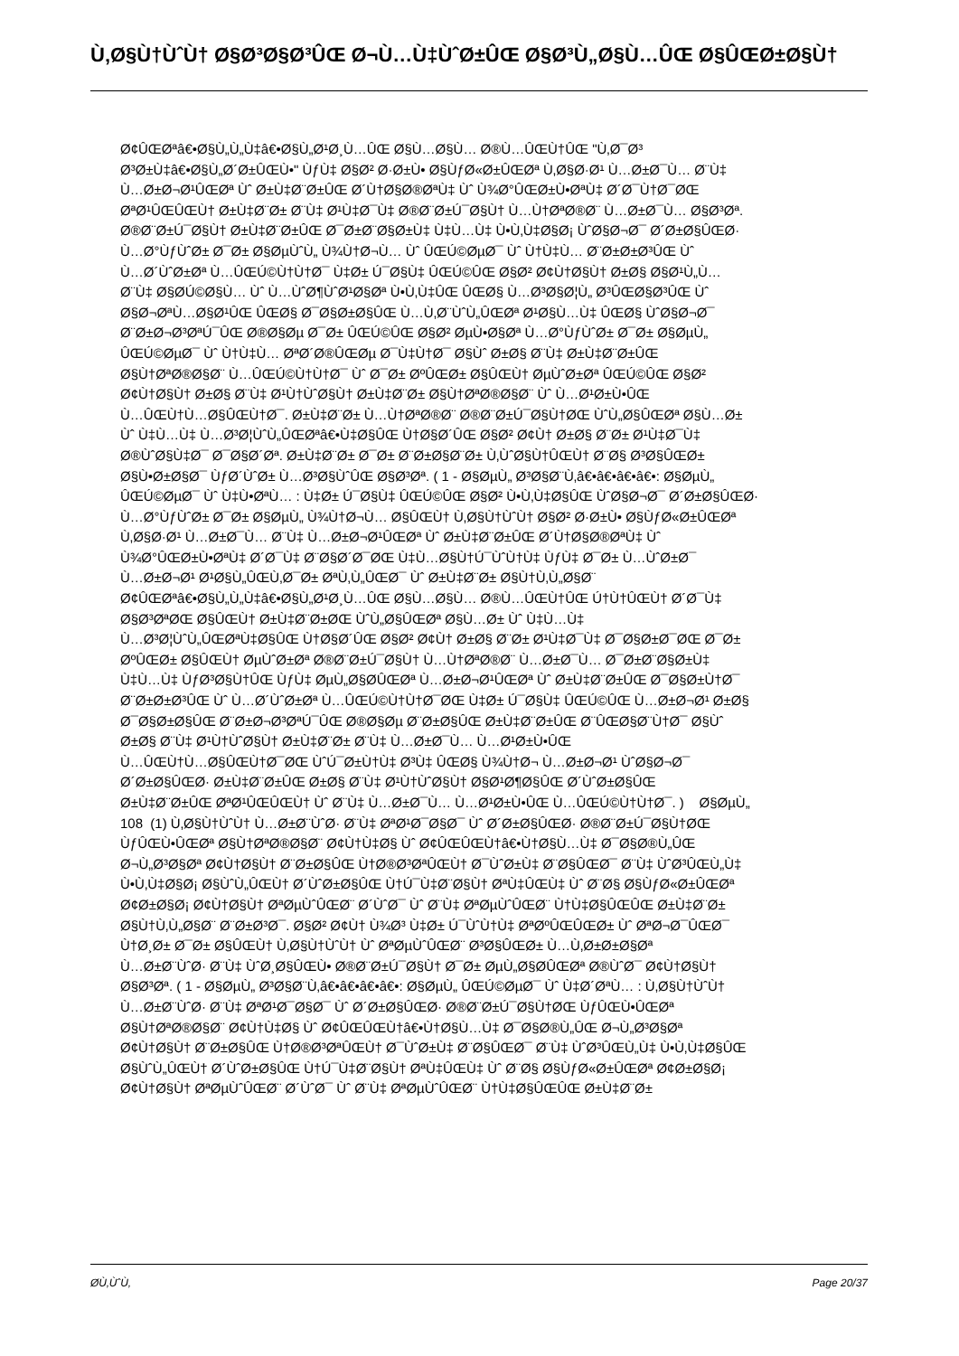Ù‚Ø§Ù†ÙˆÙ† Ø§Ø³Ø§Ø³ÛŒ Ø¬Ù…Ù‡ÙˆØ±ÛŒ Ø§Ø³Ù„Ø§Ù…ÛŒ Ø§ÛŒØ±Ø§Ù†
Ø¢ÛŒØªâ€•Ø§Ù„Ù„Ù‡â€•Ø§Ù„Ø¹Ø¸Ù…ÛŒ Ø§Ù…Ø§Ù… Ø®Ù…ÛŒÙ†ÛŒ "Ù‚Ø¯Ø³
Ø³Ø±Ù‡â€•Ø§Ù„Ø´Ø±ÛŒÙ•" ÙƒÙ‡ Ø§Ø² Ø·Ø±Ù• Ø§ÙƒØ«Ø±ÛŒØª Ù‚Ø§Ø·Ø¹ Ù…Ø±Ø¯Ù… Ø¨Ù‡
Ù…Ø±Ø¬Ø¹ÛŒØª Ùˆ Ø±Ù‡Ø¨Ø±ÛŒ Ø´Ù†Ø§Ø®ØªÙ‡ Ùˆ Ù¾Ø°ÛŒØ±Ù•ØªÙ‡ Ø´Ø¯Ù†Ø¯ØŒ
ØªØ¹ÛŒÛŒÙ† Ø±Ù‡Ø¨Ø± Ø¨Ù‡ Ø¹Ù‡Ø¯Ù‡ Ø®Ø¨Ø±Ú¯Ø§Ù† Ù…Ù†ØªØ®Ø¨ Ù…Ø±Ø¯Ù… Ø§Ø³Øª.
Ø®Ø¨Ø±Ú¯Ø§Ù† Ø±Ù‡Ø¨Ø±ÛŒ Ø¯Ø±Ø¨Ø§Ø±Ù‡ Ù‡Ù…Ù‡ Ù•Ù‚Ù‡Ø§Ø¡ ÙˆØ§Ø¬Ø¯ Ø´Ø±Ø§ÛŒØ·
Ù…Ø°ÙƒÙˆØ± Ø¯Ø± Ø§ØµÙˆÙ„ Ù¾Ù†Ø¬Ù… Ùˆ ÛŒÚ©ØµØ¯ Ùˆ Ù†Ù‡Ù… Ø¨Ø±Ø±Ø³ÛŒ Ùˆ
Ù…Ø´ÙˆØ±Øª Ù…ÛŒÚ©Ù†Ù†Ø¯ Ù‡Ø± Ú¯Ø§Ù‡ ÛŒÚ©ÛŒ Ø§Ø² Ø¢Ù†Ø§Ù† Ø±Ø§ Ø§Ø¹Ù„Ù…
Ø¨Ù‡ Ø§Ø­Ú©Ø§Ù… Ùˆ Ù…ÙˆØ¶ÙˆØ¹Ø§Øª Ù•Ù‚Ù‡ÛŒ ÛŒØ§ Ù…Ø³Ø§Ø¦Ù„ Ø³ÛŒØ§Ø³ÛŒ Ùˆ
Ø§Ø¬ØªÙ…Ø§Ø¹ÛŒ ÛŒØ§ Ø¯Ø§Ø±Ø§ÛŒ Ù…Ù‚Ø¨ÙˆÙ„ÛŒØª Ø¹Ø§Ù…Ù‡ ÛŒØ§ ÙˆØ§Ø¬Ø¯
Ø¨Ø±Ø¬Ø³ØªÚ¯ÛŒ Ø®Ø§Øµ Ø¯Ø± ÛŒÚ©ÛŒ Ø§Ø² ØµÙ•Ø§Øª Ù…Ø°ÙƒÙˆØ± Ø¯Ø± Ø§ØµÙ„
ÛŒÚ©ØµØ¯ Ùˆ Ù†Ù‡Ù… ØªØ´Ø®ÛŒØµ Ø¯Ù‡Ù†Ø¯ Ø§Ùˆ Ø±Ø§ Ø¨Ù‡ Ø±Ù‡Ø¨Ø±ÛŒ
Ø§Ù†ØªØ®Ø§Ø¨ Ù…ÛŒÚ©Ù†Ù†Ø¯ Ùˆ Ø¯Ø± ØºÛŒØ± Ø§ÛŒÙ† ØµÙˆØ±Øª ÛŒÚ©ÛŒ Ø§Ø²
Ø¢Ù†Ø§Ù† Ø±Ø§ Ø¨Ù‡ Ø¹Ù†ÙˆØ§Ù† Ø±Ù‡Ø¨Ø± Ø§Ù†ØªØ®Ø§Ø¨ Ùˆ Ù…Ø¹Ø±Ù•ÛŒ
Ù…ÛŒÙ†Ù…Ø§ÛŒÙ†Ø¯. Ø±Ù‡Ø¨Ø± Ù…Ù†ØªØ®Ø¨ Ø®Ø¨Ø±Ú¯Ø§Ù†ØŒ ÙˆÙ„Ø§ÛŒØª Ø§Ù…Ø±
Ùˆ Ù‡Ù…Ù‡ Ù…Ø³Ø¦ÙˆÙ„ÛŒØªâ€•Ù‡Ø§ÛŒ Ù†Ø§Ø´ÛŒ Ø§Ø² Ø¢Ù† Ø±Ø§ Ø¨Ø± Ø¹Ù‡Ø¯Ù‡
Ø®ÙˆØ§Ù‡Ø¯ Ø¯Ø§Ø´Øª. Ø±Ù‡Ø¨Ø± Ø¯Ø± Ø¨Ø±Ø§Ø¨Ø± Ù‚ÙˆØ§Ù†ÛŒÙ† Ø¨Ø§ Ø³Ø§ÛŒØ±
Ø§Ù•Ø±Ø§Ø¯ ÙƒØ´ÙˆØ± Ù…Ø³Ø§ÙˆÛŒ Ø§Ø³Øª. ( 1 - Ø§ØµÙ„ Ø³Ø§Ø¨Ù‚â€•â€•â€•â€•: Ø§ØµÙ„
ÛŒÚ©ØµØ¯ Ùˆ Ù‡Ù•ØªÙ… : Ù‡Ø± Ú¯Ø§Ù‡ ÛŒÚ©ÛŒ Ø§Ø² Ù•Ù‚Ù‡Ø§ÛŒ ÙˆØ§Ø¬Ø¯ Ø´Ø±Ø§ÛŒØ·
Ù…Ø°ÙƒÙˆØ± Ø¯Ø± Ø§ØµÙ„ Ù¾Ù†Ø¬Ù… Ø§ÛŒÙ† Ù‚Ø§Ù†ÙˆÙ† Ø§Ø² Ø·Ø±Ù• Ø§ÙƒØ«Ø±ÛŒØª
Ù‚Ø§Ø·Ø¹ Ù…Ø±Ø¯Ù… Ø¨Ù‡ Ù…Ø±Ø¬Ø¹ÛŒØª Ùˆ Ø±Ù‡Ø¨Ø±ÛŒ Ø´Ù†Ø§Ø®ØªÙ‡ Ùˆ
Ù¾Ø°ÛŒØ±Ù•ØªÙ‡ Ø´Ø¯Ù‡ Ø¨Ø§Ø´Ø¯ØŒ Ù‡Ù…Ø§Ù†Ú¯ÙˆÙ†Ù‡ ÙƒÙ‡ Ø¯Ø± Ù…ÙˆØ±Ø¯
Ù…Ø±Ø¬Ø¹ Ø¹Ø§Ù„ÛŒÙ‚Ø¯Ø± ØªÙ‚Ù„ÛŒØ¯ Ùˆ Ø±Ù‡Ø¨Ø± Ø§Ù†Ù‚Ù„Ø§Ø¨
Ø¢ÛŒØªâ€•Ø§Ù„Ù„Ù‡â€•Ø§Ù„Ø¹Ø¸Ù…ÛŒ Ø§Ù…Ø§Ù… Ø®Ù…ÛŒÙ†ÛŒ Ú†Ù†ÛŒÙ† Ø´Ø¯Ù‡
Ø§Ø³ØªØŒ Ø§ÛŒÙ† Ø±Ù‡Ø¨Ø±ØŒ ÙˆÙ„Ø§ÛŒØª Ø§Ù…Ø± Ùˆ Ù‡Ù…Ù‡
Ù…Ø³Ø¦ÙˆÙ„ÛŒØªÙ‡Ø§ÛŒ Ù†Ø§Ø´ÛŒ Ø§Ø² Ø¢Ù† Ø±Ø§ Ø¨Ø± Ø¹Ù‡Ø¯Ù‡ Ø¯Ø§Ø±Ø¯ØŒ Ø¯Ø±
ØºÛŒØ± Ø§ÛŒÙ† ØµÙˆØ±Øª Ø®Ø¨Ø±Ú¯Ø§Ù† Ù…Ù†ØªØ®Ø¨ Ù…Ø±Ø¯Ù… Ø¯Ø±Ø¨Ø§Ø±Ù‡
Ù‡Ù…Ù‡ ÙƒØ³Ø§Ù†ÛŒ ÙƒÙ‡ ØµÙ„Ø§Ø­ÛŒØª Ù…Ø±Ø¬Ø¹ÛŒØª Ùˆ Ø±Ù‡Ø¨Ø±ÛŒ Ø¯Ø§Ø±Ù†Ø¯
Ø¨Ø±Ø±Ø³ÛŒ Ùˆ Ù…Ø´ÙˆØ±Øª Ù…ÛŒÚ©Ù†Ù†Ø¯ØŒ Ù‡Ø± Ú¯Ø§Ù‡ ÛŒÚ©ÛŒ Ù…Ø±Ø¬Ø¹ Ø±Ø§
Ø¯Ø§Ø±Ø§ÛŒ Ø¨Ø±Ø¬Ø³ØªÚ¯ÛŒ Ø®Ø§Øµ Ø¨Ø±Ø§ÛŒ Ø±Ù‡Ø¨Ø±ÛŒ Ø¨ÛŒØ§Ø¨Ù†Ø¯ Ø§Ùˆ
Ø±Ø§ Ø¨Ù‡ Ø¹Ù†ÙˆØ§Ù† Ø±Ù‡Ø¨Ø± Ø¨Ù‡ Ù…Ø±Ø¯Ù… Ù…Ø¹Ø±Ù•ÛŒ
Ù…ÛŒÙ†Ù…Ø§ÛŒÙ†Ø¯ØŒ ÙˆÚ¯Ø±Ù†Ù‡ Ø³Ù‡ ÛŒØ§ Ù¾Ù†Ø¬ Ù…Ø±Ø¬Ø¹ ÙˆØ§Ø¬Ø¯
Ø´Ø±Ø§ÛŒØ· Ø±Ù‡Ø¨Ø±ÛŒ Ø±Ø§ Ø¨Ù‡ Ø¹Ù†ÙˆØ§Ù† Ø§Ø¹Ø¶Ø§ÛŒ Ø´ÙˆØ±Ø§ÛŒ
Ø±Ù‡Ø¨Ø±ÛŒ ØªØ¹ÛŒÛŒÙ† Ùˆ Ø¨Ù‡ Ù…Ø±Ø¯Ù… Ù…Ø¹Ø±Ù•ÛŒ Ù…ÛŒÚ©Ù†Ù†Ø¯. ) Ø§ØµÙ„
108 (1) Ù‚Ø§Ù†ÙˆÙ† Ù…Ø±Ø¨ÙˆØ· Ø¨Ù‡ ØªØ¹Ø¯Ø§Ø¯ Ùˆ Ø´Ø±Ø§ÛŒØ· Ø®Ø¨Ø±Ú¯Ø§Ù†ØŒ
ÙƒÛŒÙ•ÛŒØª Ø§Ù†ØªØ®Ø§Ø¨ Ø¢Ù†Ù‡Ø§ Ùˆ Ø¢ÛŒÛŒÙ†â€•Ù†Ø§Ù…Ù‡ Ø¯Ø§Ø®Ù„ÛŒ
Ø¬Ù„Ø³Ø§Øª Ø¢Ù†Ø§Ù† Ø¨Ø±Ø§ÛŒ Ù†Ø®Ø³ØªÛŒÙ† Ø¯ÙˆØ±Ù‡ Ø¨Ø§ÛŒØ¯ Ø¨Ù‡ ÙˆØ³ÛŒÙ„Ù‡
Ù•Ù‚Ù‡Ø§Ø¡ Ø§ÙˆÙ„ÛŒÙ† Ø´ÙˆØ±Ø§ÛŒ Ù†Ú¯Ù‡Ø¨Ø§Ù† ØªÙ‡ÛŒÙ‡ Ùˆ Ø¨Ø§ Ø§ÙƒØ«Ø±ÛŒØª
Ø¢Ø±Ø§Ø¡ Ø¢Ù†Ø§Ù† ØªØµÙˆÛŒØ¨ Ø´ÙˆØ¯ Ùˆ Ø¨Ù‡ ØªØµÙˆÛŒØ¨ Ù†Ù‡Ø§ÛŒÛŒ Ø±Ù‡Ø¨Ø±
Ø§Ù†Ù‚Ù„Ø§Ø¨ Ø¨Ø±Ø³Ø¯. Ø§Ø² Ø¢Ù† Ù¾Ø³ Ù‡Ø± Ú¯ÙˆÙ†Ù‡ ØªØºÛŒÛŒØ± Ùˆ ØªØ¬Ø¯ÛŒØ¯
Ù†Ø¸Ø± Ø¯Ø± Ø§ÛŒÙ† Ù‚Ø§Ù†ÙˆÙ† Ùˆ ØªØµÙˆÛŒØ¨ Ø³Ø§ÛŒØ± Ù…Ù‚Ø±Ø±Ø§Øª
Ù…Ø±Ø¨ÙˆØ· Ø¨Ù‡ ÙˆØ¸Ø§ÛŒÙ• Ø®Ø¨Ø±Ú¯Ø§Ù† Ø¯Ø± ØµÙ„Ø§Ø­ÛŒØª Ø®ÙˆØ¯ Ø¢Ù†Ø§Ù†
Ø§Ø³Øª. ( 1 - Ø§ØµÙ„ Ø³Ø§Ø¨Ù‚â€•â€•â€•â€•: Ø§ØµÙ„ ÛŒÚ©ØµØ¯ Ùˆ Ù‡Ø´ØªÙ… : Ù‚Ø§Ù†ÙˆÙ†
Ù…Ø±Ø¨ÙˆØ· Ø¨Ù‡ ØªØ¹Ø¯Ø§Ø¯ Ùˆ Ø´Ø±Ø§ÛŒØ· Ø®Ø¨Ø±Ú¯Ø§Ù†ØŒ ÙƒÛŒÙ•ÛŒØª
Ø§Ù†ØªØ®Ø§Ø¨ Ø¢Ù†Ù‡Ø§ Ùˆ Ø¢ÛŒÛŒÙ†â€•Ù†Ø§Ù…Ù‡ Ø¯Ø§Ø®Ù„ÛŒ Ø¬Ù„Ø³Ø§Øª
Ø¢Ù†Ø§Ù† Ø¨Ø±Ø§ÛŒ Ù†Ø®Ø³ØªÛŒÙ† Ø¯ÙˆØ±Ù‡ Ø¨Ø§ÛŒØ¯ Ø¨Ù‡ ÙˆØ³ÛŒÙ„Ù‡ Ù•Ù‚Ù‡Ø§ÛŒ
Ø§ÙˆÙ„ÛŒÙ† Ø´ÙˆØ±Ø§ÛŒ Ù†Ú¯Ù‡Ø¨Ø§Ù† ØªÙ‡ÛŒÙ‡ Ùˆ Ø¨Ø§ Ø§ÙƒØ«Ø±ÛŒØª Ø¢Ø±Ø§Ø¡
Ø¢Ù†Ø§Ù† ØªØµÙˆÛŒØ¨ Ø´ÙˆØ¯ Ùˆ Ø¨Ù‡ ØªØµÙˆÛŒØ¨ Ù†Ù‡Ø§ÛŒÛŒ Ø±Ù‡Ø¨Ø±
Ø­Ù‚ÙˆÙ‚ Page 20/37